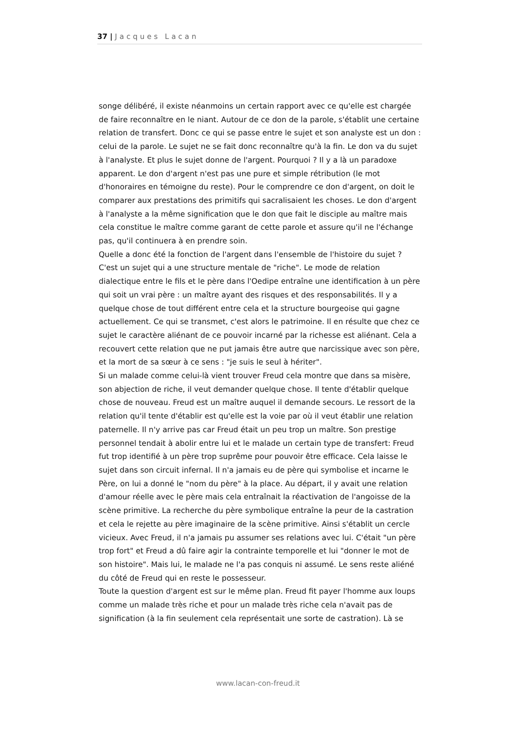37 | Jacques Lacan
songe délibéré, il existe néanmoins un certain rapport avec ce qu'elle est chargée de faire reconnaître en le niant. Autour de ce don de la parole, s'établit une certaine relation de transfert. Donc ce qui se passe entre le sujet et son analyste est un don : celui de la parole. Le sujet ne se fait donc reconnaître qu'à la fin. Le don va du sujet à l'analyste. Et plus le sujet donne de l'argent. Pourquoi ? Il y a là un paradoxe apparent. Le don d'argent n'est pas une pure et simple rétribution (le mot d'honoraires en témoigne du reste). Pour le comprendre ce don d'argent, on doit le comparer aux prestations des primitifs qui sacralisaient les choses. Le don d'argent à l'analyste a la même signification que le don que fait le disciple au maître mais cela constitue le maître comme garant de cette parole et assure qu'il ne l'échange pas, qu'il continuera à en prendre soin.
Quelle a donc été la fonction de l'argent dans l'ensemble de l'histoire du sujet ? C'est un sujet qui a une structure mentale de "riche". Le mode de relation dialectique entre le fils et le père dans l'Oedipe entraîne une identification à un père qui soit un vrai père : un maître ayant des risques et des responsabilités. Il y a quelque chose de tout différent entre cela et la structure bourgeoise qui gagne actuellement. Ce qui se transmet, c'est alors le patrimoine. Il en résulte que chez ce sujet le caractère aliénant de ce pouvoir incarné par la richesse est aliénant. Cela a recouvert cette relation que ne put jamais être autre que narcissique avec son père, et la mort de sa sœur à ce sens : "je suis le seul à hériter".
Si un malade comme celui-là vient trouver Freud cela montre que dans sa misère, son abjection de riche, il veut demander quelque chose. Il tente d'établir quelque chose de nouveau. Freud est un maître auquel il demande secours. Le ressort de la relation qu'il tente d'établir est qu'elle est la voie par où il veut établir une relation paternelle. Il n'y arrive pas car Freud était un peu trop un maître. Son prestige personnel tendait à abolir entre lui et le malade un certain type de transfert: Freud fut trop identifié à un père trop suprême pour pouvoir être efficace. Cela laisse le sujet dans son circuit infernal. Il n'a jamais eu de père qui symbolise et incarne le Père, on lui a donné le "nom du père" à la place. Au départ, il y avait une relation d'amour réelle avec le père mais cela entraînait la réactivation de l'angoisse de la scène primitive. La recherche du père symbolique entraîne la peur de la castration et cela le rejette au père imaginaire de la scène primitive. Ainsi s'établit un cercle vicieux. Avec Freud, il n'a jamais pu assumer ses relations avec lui. C'était "un père trop fort" et Freud a dû faire agir la contrainte temporelle et lui "donner le mot de son histoire". Mais lui, le malade ne l'a pas conquis ni assumé. Le sens reste aliéné du côté de Freud qui en reste le possesseur.
Toute la question d'argent est sur le même plan. Freud fit payer l'homme aux loups comme un malade très riche et pour un malade très riche cela n'avait pas de signification (à la fin seulement cela représentait une sorte de castration). Là se
www.lacan-con-freud.it